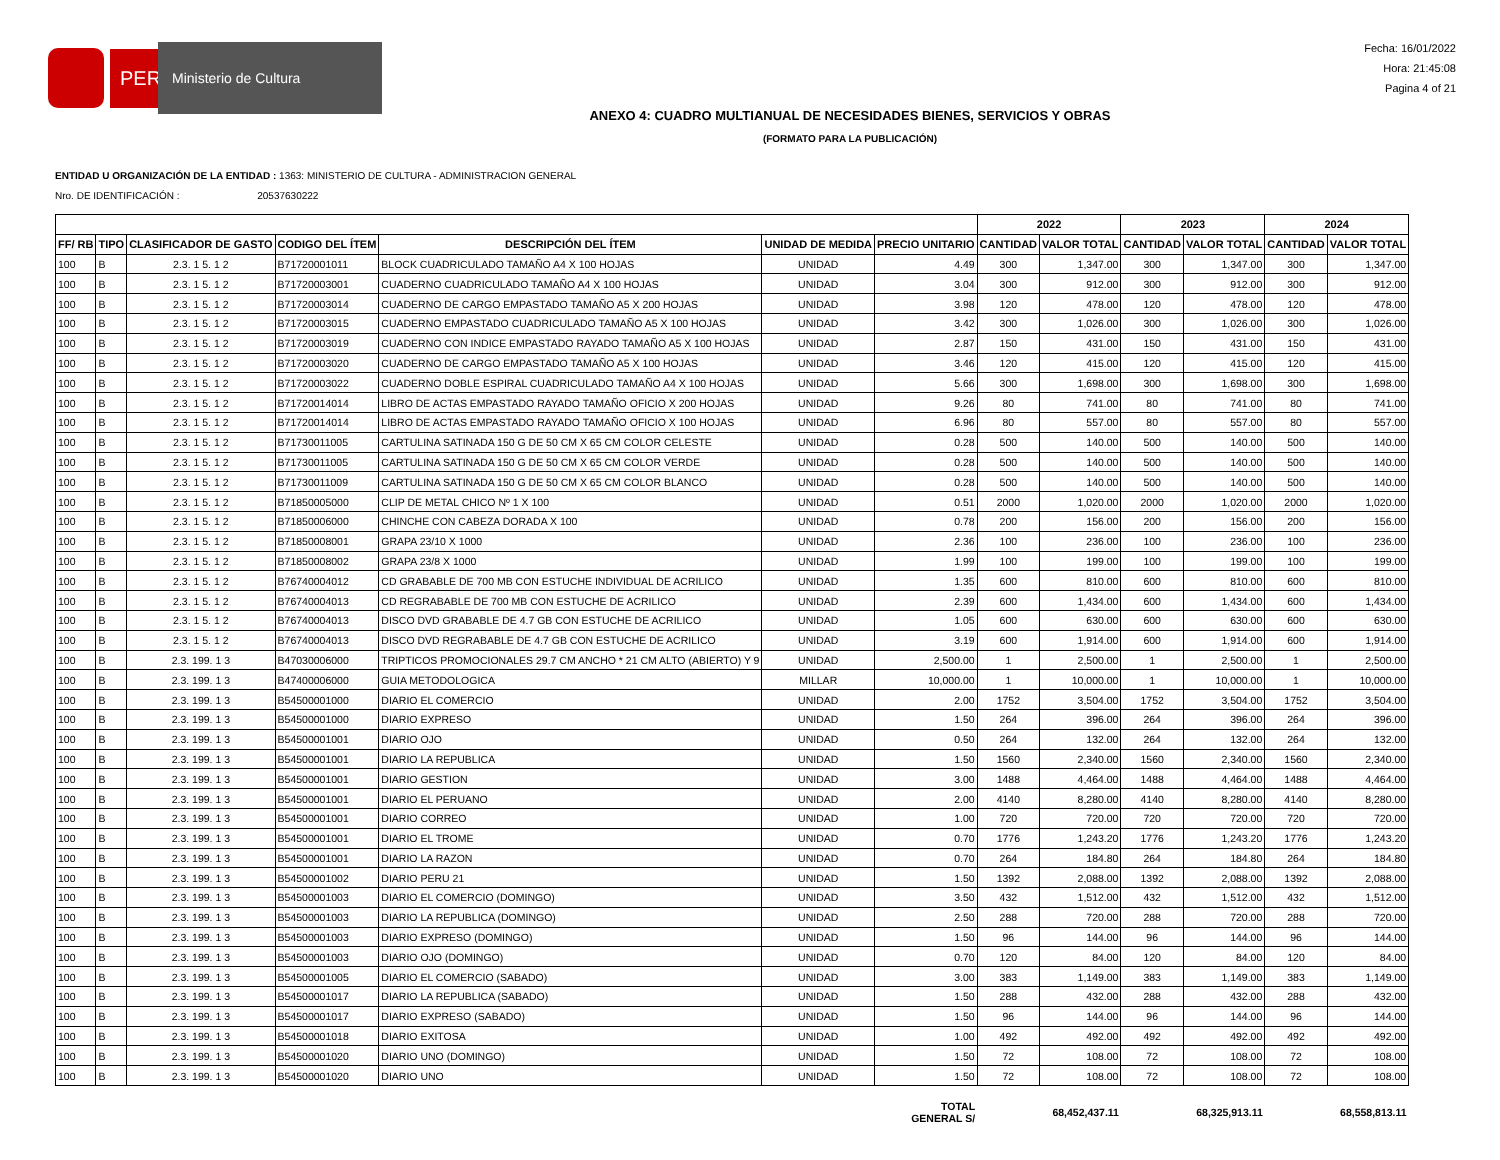PERÚ
Ministerio de Cultura
Fecha: 16/01/2022
Hora: 21:45:08
Pagina 4 of 21
ANEXO 4: CUADRO MULTIANUAL DE NECESIDADES BIENES, SERVICIOS Y OBRAS
(FORMATO PARA LA PUBLICACIÓN)
ENTIDAD U ORGANIZACIÓN DE LA ENTIDAD : 1363: MINISTERIO DE CULTURA - ADMINISTRACION GENERAL
Nro. DE IDENTIFICACIÓN : 20537630222
| | | | | | | | 2022 | | 2023 | | 2024 | |
| --- | --- | --- | --- | --- | --- | --- | --- | --- | --- | --- | --- | --- |
| FF/ RB | TIPO | CLASIFICADOR DE GASTO | CODIGO DEL ÍTEM | DESCRIPCIÓN DEL ÍTEM | UNIDAD DE MEDIDA | PRECIO UNITARIO | CANTIDAD | VALOR TOTAL | CANTIDAD | VALOR TOTAL | CANTIDAD | VALOR TOTAL |
| 100 | B | 2.3. 1 5. 1 2 | B71720001011 | BLOCK CUADRICULADO TAMAÑO A4 X 100 HOJAS | UNIDAD | 4.49 | 300 | 1,347.00 | 300 | 1,347.00 | 300 | 1,347.00 |
| 100 | B | 2.3. 1 5. 1 2 | B71720003001 | CUADERNO CUADRICULADO TAMAÑO A4 X 100 HOJAS | UNIDAD | 3.04 | 300 | 912.00 | 300 | 912.00 | 300 | 912.00 |
| 100 | B | 2.3. 1 5. 1 2 | B71720003014 | CUADERNO DE CARGO EMPASTADO TAMAÑO A5 X 200 HOJAS | UNIDAD | 3.98 | 120 | 478.00 | 120 | 478.00 | 120 | 478.00 |
| 100 | B | 2.3. 1 5. 1 2 | B71720003015 | CUADERNO EMPASTADO CUADRICULADO TAMAÑO A5 X 100 HOJAS | UNIDAD | 3.42 | 300 | 1,026.00 | 300 | 1,026.00 | 300 | 1,026.00 |
| 100 | B | 2.3. 1 5. 1 2 | B71720003019 | CUADERNO CON INDICE EMPASTADO RAYADO TAMAÑO A5 X 100 HOJAS | UNIDAD | 2.87 | 150 | 431.00 | 150 | 431.00 | 150 | 431.00 |
| 100 | B | 2.3. 1 5. 1 2 | B71720003020 | CUADERNO DE CARGO EMPASTADO TAMAÑO A5 X 100 HOJAS | UNIDAD | 3.46 | 120 | 415.00 | 120 | 415.00 | 120 | 415.00 |
| 100 | B | 2.3. 1 5. 1 2 | B71720003022 | CUADERNO DOBLE ESPIRAL CUADRICULADO TAMAÑO A4 X 100 HOJAS | UNIDAD | 5.66 | 300 | 1,698.00 | 300 | 1,698.00 | 300 | 1,698.00 |
| 100 | B | 2.3. 1 5. 1 2 | B71720014014 | LIBRO DE ACTAS EMPASTADO RAYADO TAMAÑO OFICIO X 200 HOJAS | UNIDAD | 9.26 | 80 | 741.00 | 80 | 741.00 | 80 | 741.00 |
| 100 | B | 2.3. 1 5. 1 2 | B71720014014 | LIBRO DE ACTAS EMPASTADO RAYADO TAMAÑO OFICIO X 100 HOJAS | UNIDAD | 6.96 | 80 | 557.00 | 80 | 557.00 | 80 | 557.00 |
| 100 | B | 2.3. 1 5. 1 2 | B71730011005 | CARTULINA SATINADA 150 G DE 50 CM X 65 CM COLOR CELESTE | UNIDAD | 0.28 | 500 | 140.00 | 500 | 140.00 | 500 | 140.00 |
| 100 | B | 2.3. 1 5. 1 2 | B71730011005 | CARTULINA SATINADA 150 G DE 50 CM X 65 CM COLOR VERDE | UNIDAD | 0.28 | 500 | 140.00 | 500 | 140.00 | 500 | 140.00 |
| 100 | B | 2.3. 1 5. 1 2 | B71730011009 | CARTULINA SATINADA 150 G DE 50 CM X 65 CM COLOR BLANCO | UNIDAD | 0.28 | 500 | 140.00 | 500 | 140.00 | 500 | 140.00 |
| 100 | B | 2.3. 1 5. 1 2 | B71850005000 | CLIP DE METAL CHICO Nº 1 X 100 | UNIDAD | 0.51 | 2000 | 1,020.00 | 2000 | 1,020.00 | 2000 | 1,020.00 |
| 100 | B | 2.3. 1 5. 1 2 | B71850006000 | CHINCHE CON CABEZA DORADA X 100 | UNIDAD | 0.78 | 200 | 156.00 | 200 | 156.00 | 200 | 156.00 |
| 100 | B | 2.3. 1 5. 1 2 | B71850008001 | GRAPA 23/10 X 1000 | UNIDAD | 2.36 | 100 | 236.00 | 100 | 236.00 | 100 | 236.00 |
| 100 | B | 2.3. 1 5. 1 2 | B71850008002 | GRAPA 23/8 X 1000 | UNIDAD | 1.99 | 100 | 199.00 | 100 | 199.00 | 100 | 199.00 |
| 100 | B | 2.3. 1 5. 1 2 | B76740004012 | CD GRABABLE DE 700 MB CON ESTUCHE INDIVIDUAL DE ACRILICO | UNIDAD | 1.35 | 600 | 810.00 | 600 | 810.00 | 600 | 810.00 |
| 100 | B | 2.3. 1 5. 1 2 | B76740004013 | CD REGRABABLE DE 700 MB CON ESTUCHE DE ACRILICO | UNIDAD | 2.39 | 600 | 1,434.00 | 600 | 1,434.00 | 600 | 1,434.00 |
| 100 | B | 2.3. 1 5. 1 2 | B76740004013 | DISCO DVD GRABABLE DE 4.7 GB CON ESTUCHE DE ACRILICO | UNIDAD | 1.05 | 600 | 630.00 | 600 | 630.00 | 600 | 630.00 |
| 100 | B | 2.3. 1 5. 1 2 | B76740004013 | DISCO DVD REGRABABLE DE 4.7 GB CON ESTUCHE DE ACRILICO | UNIDAD | 3.19 | 600 | 1,914.00 | 600 | 1,914.00 | 600 | 1,914.00 |
| 100 | B | 2.3. 199. 1 3 | B47030006000 | TRIPTICOS PROMOCIONALES 29.7 CM ANCHO * 21 CM ALTO (ABIERTO) Y 9 | UNIDAD | 2,500.00 | 1 | 2,500.00 | 1 | 2,500.00 | 1 | 2,500.00 |
| 100 | B | 2.3. 199. 1 3 | B47400006000 | GUIA METODOLOGICA | MILLAR | 10,000.00 | 1 | 10,000.00 | 1 | 10,000.00 | 1 | 10,000.00 |
| 100 | B | 2.3. 199. 1 3 | B54500001000 | DIARIO EL COMERCIO | UNIDAD | 2.00 | 1752 | 3,504.00 | 1752 | 3,504.00 | 1752 | 3,504.00 |
| 100 | B | 2.3. 199. 1 3 | B54500001000 | DIARIO EXPRESO | UNIDAD | 1.50 | 264 | 396.00 | 264 | 396.00 | 264 | 396.00 |
| 100 | B | 2.3. 199. 1 3 | B54500001001 | DIARIO OJO | UNIDAD | 0.50 | 264 | 132.00 | 264 | 132.00 | 264 | 132.00 |
| 100 | B | 2.3. 199. 1 3 | B54500001001 | DIARIO LA REPUBLICA | UNIDAD | 1.50 | 1560 | 2,340.00 | 1560 | 2,340.00 | 1560 | 2,340.00 |
| 100 | B | 2.3. 199. 1 3 | B54500001001 | DIARIO GESTION | UNIDAD | 3.00 | 1488 | 4,464.00 | 1488 | 4,464.00 | 1488 | 4,464.00 |
| 100 | B | 2.3. 199. 1 3 | B54500001001 | DIARIO EL PERUANO | UNIDAD | 2.00 | 4140 | 8,280.00 | 4140 | 8,280.00 | 4140 | 8,280.00 |
| 100 | B | 2.3. 199. 1 3 | B54500001001 | DIARIO CORREO | UNIDAD | 1.00 | 720 | 720.00 | 720 | 720.00 | 720 | 720.00 |
| 100 | B | 2.3. 199. 1 3 | B54500001001 | DIARIO EL TROME | UNIDAD | 0.70 | 1776 | 1,243.20 | 1776 | 1,243.20 | 1776 | 1,243.20 |
| 100 | B | 2.3. 199. 1 3 | B54500001001 | DIARIO LA RAZON | UNIDAD | 0.70 | 264 | 184.80 | 264 | 184.80 | 264 | 184.80 |
| 100 | B | 2.3. 199. 1 3 | B54500001002 | DIARIO PERU 21 | UNIDAD | 1.50 | 1392 | 2,088.00 | 1392 | 2,088.00 | 1392 | 2,088.00 |
| 100 | B | 2.3. 199. 1 3 | B54500001003 | DIARIO EL COMERCIO (DOMINGO) | UNIDAD | 3.50 | 432 | 1,512.00 | 432 | 1,512.00 | 432 | 1,512.00 |
| 100 | B | 2.3. 199. 1 3 | B54500001003 | DIARIO LA REPUBLICA (DOMINGO) | UNIDAD | 2.50 | 288 | 720.00 | 288 | 720.00 | 288 | 720.00 |
| 100 | B | 2.3. 199. 1 3 | B54500001003 | DIARIO EXPRESO (DOMINGO) | UNIDAD | 1.50 | 96 | 144.00 | 96 | 144.00 | 96 | 144.00 |
| 100 | B | 2.3. 199. 1 3 | B54500001003 | DIARIO OJO (DOMINGO) | UNIDAD | 0.70 | 120 | 84.00 | 120 | 84.00 | 120 | 84.00 |
| 100 | B | 2.3. 199. 1 3 | B54500001005 | DIARIO EL COMERCIO (SABADO) | UNIDAD | 3.00 | 383 | 1,149.00 | 383 | 1,149.00 | 383 | 1,149.00 |
| 100 | B | 2.3. 199. 1 3 | B54500001017 | DIARIO LA REPUBLICA (SABADO) | UNIDAD | 1.50 | 288 | 432.00 | 288 | 432.00 | 288 | 432.00 |
| 100 | B | 2.3. 199. 1 3 | B54500001017 | DIARIO EXPRESO (SABADO) | UNIDAD | 1.50 | 96 | 144.00 | 96 | 144.00 | 96 | 144.00 |
| 100 | B | 2.3. 199. 1 3 | B54500001018 | DIARIO EXITOSA | UNIDAD | 1.00 | 492 | 492.00 | 492 | 492.00 | 492 | 492.00 |
| 100 | B | 2.3. 199. 1 3 | B54500001020 | DIARIO UNO (DOMINGO) | UNIDAD | 1.50 | 72 | 108.00 | 72 | 108.00 | 72 | 108.00 |
| 100 | B | 2.3. 199. 1 3 | B54500001020 | DIARIO UNO | UNIDAD | 1.50 | 72 | 108.00 | 72 | 108.00 | 72 | 108.00 |
| TOTAL GENERAL S/ | | | | | | | 68,452,437.11 | | 68,325,913.11 | | 68,558,813.11 | |